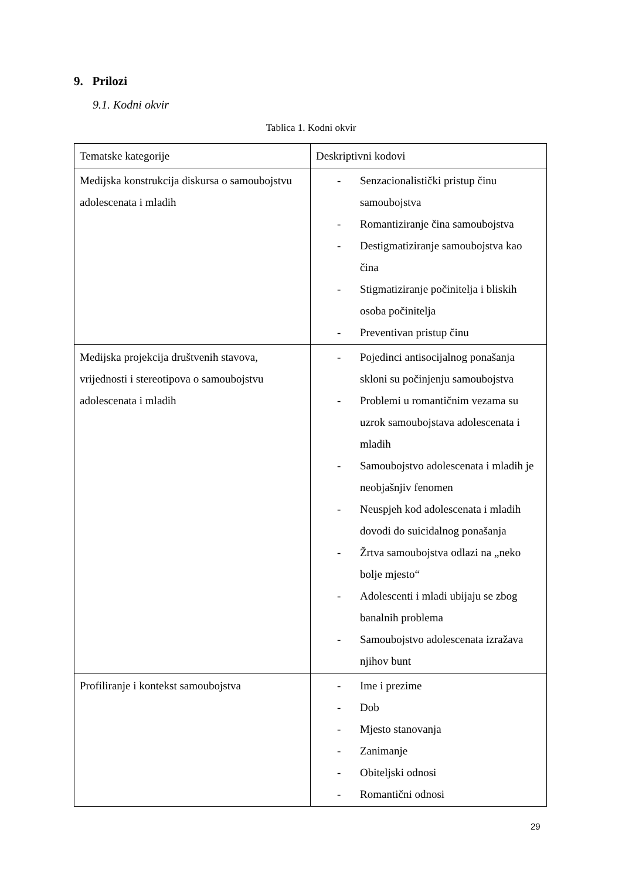9. Prilozi
9.1. Kodni okvir
Tablica 1. Kodni okvir
| Tematske kategorije | Deskriptivni kodovi |
| --- | --- |
| Medijska konstrukcija diskursa o samoubojstvu adolescenata i mladih | - Senzacionalistički pristup činu samoubojstva - Romantiziranje čina samoubojstva - Destigmatiziranje samoubojstva kao čina - Stigmatiziranje počinitelja i bliskih osoba počinitelja - Preventivan pristup činu |
| Medijska projekcija društvenih stavova, vrijednosti i stereotipova o samoubojstvu adolescenata i mladih | - Pojedinci antisocijalnog ponašanja skloni su počinjenju samoubojstva - Problemi u romantičnim vezama su uzrok samoubojstava adolescenata i mladih - Samoubojstvo adolescenata i mladih je neobjašnjiv fenomen - Neuspjeh kod adolescenata i mladih dovodi do suicidalnog ponašanja - Žrtva samoubojstva odlazi na „neko bolje mjesto“ - Adolescenti i mladi ubijaju se zbog banalnih problema - Samoubojstvo adolescenata izražava njihov bunt |
| Profiliranje i kontekst samoubojstva | - Ime i prezime - Dob - Mjesto stanovanja - Zanimanje - Obiteljski odnosi - Romantični odnosi |
29